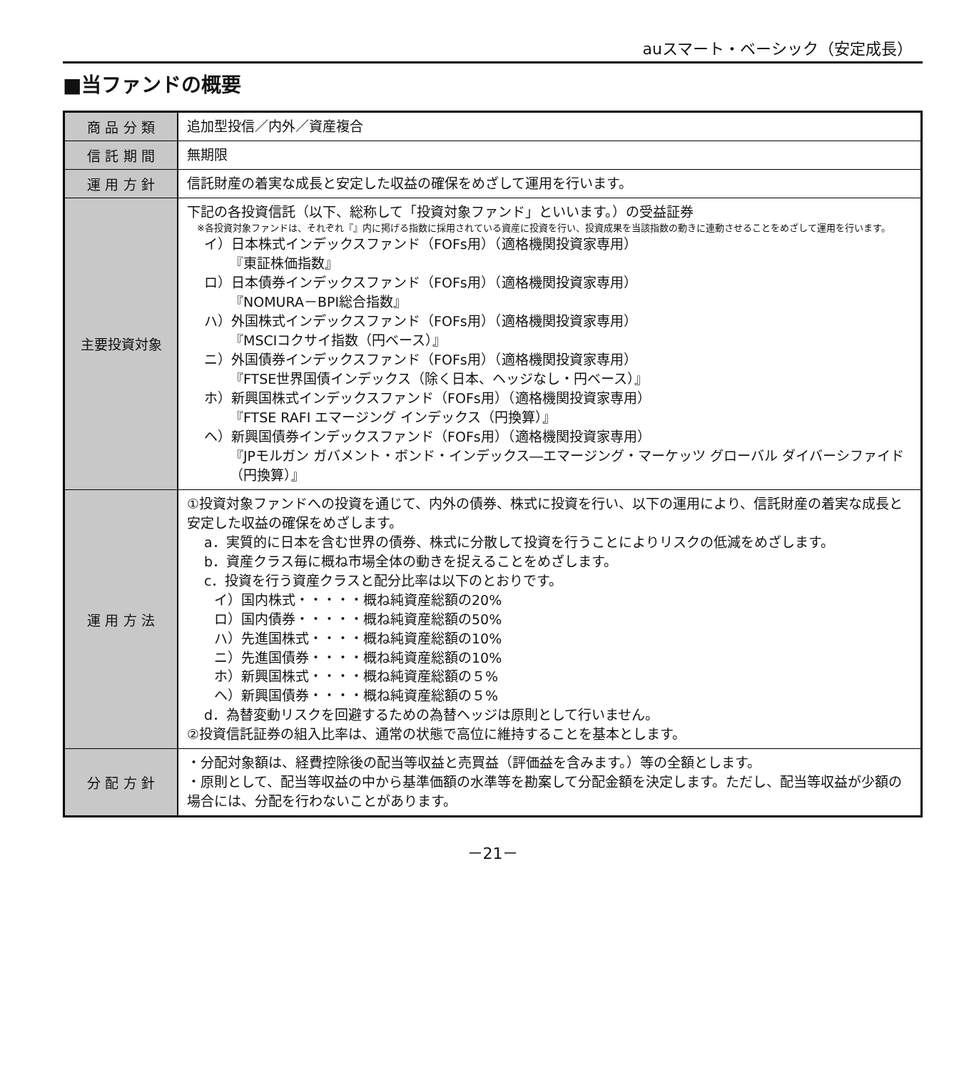auスマート・ベーシック（安定成長）
■当ファンドの概要
| 商 品 分 類 | 追加型投信／内外／資産複合 |
| 信 託 期 間 | 無期限 |
| 運 用 方 針 | 信託財産の着実な成長と安定した収益の確保をめざして運用を行います。 |
| 主要投資対象 | 下記の各投資信託（以下、総称して「投資対象ファンド」といいます。）の受益証券 ※各投資対象ファンドは、それぞれ『』内に掲げる指数に採用されている資産に投資を行い、投資成果を当該指数の動きに連動させることをめざして運用を行います。 イ）日本株式インデックスファンド（FOFs用）（適格機関投資家専用） 『東証株価指数』 ロ）日本債券インデックスファンド（FOFs用）（適格機関投資家専用） 『NOMURA－BPI総合指数』 ハ）外国株式インデックスファンド（FOFs用）（適格機関投資家専用） 『MSCIコクサイ指数（円ベース）』 ニ）外国債券インデックスファンド（FOFs用）（適格機関投資家専用） 『FTSE世界国債インデックス（除く日本、ヘッジなし・円ベース）』 ホ）新興国株式インデックスファンド（FOFs用）（適格機関投資家専用） 『FTSE RAFI エマージング インデックス（円換算）』 ヘ）新興国債券インデックスファンド（FOFs用）（適格機関投資家専用） 『JPモルガン ガバメント・ボンド・インデックス―エマージング・マーケッツ グローバル ダイバーシファイド（円換算）』 |
| 運 用 方 法 | ①投資対象ファンドへの投資を通じて、内外の債券、株式に投資を行い、以下の運用により、信託財産の着実な成長と安定した収益の確保をめざします。 a．実質的に日本を含む世界の債券、株式に分散して投資を行うことによりリスクの低減をめざします。 b．資産クラス毎に概ね市場全体の動きを捉えることをめざします。 c．投資を行う資産クラスと配分比率は以下のとおりです。 イ）国内株式・・・・・概ね純資産総額の20% ロ）国内債券・・・・・概ね純資産総額の50% ハ）先進国株式・・・・概ね純資産総額の10% ニ）先進国債券・・・・概ね純資産総額の10% ホ）新興国株式・・・・概ね純資産総額の５% ヘ）新興国債券・・・・概ね純資産総額の５% d．為替変動リスクを回避するための為替ヘッジは原則として行いません。 ②投資信託証券の組入比率は、通常の状態で高位に維持することを基本とします。 |
| 分 配 方 針 | ・分配対象額は、経費控除後の配当等収益と売買益（評価益を含みます。）等の全額とします。 ・原則として、配当等収益の中から基準価額の水準等を勘案して分配金額を決定します。ただし、配当等収益が少額の場合には、分配を行わないことがあります。 |
－21－